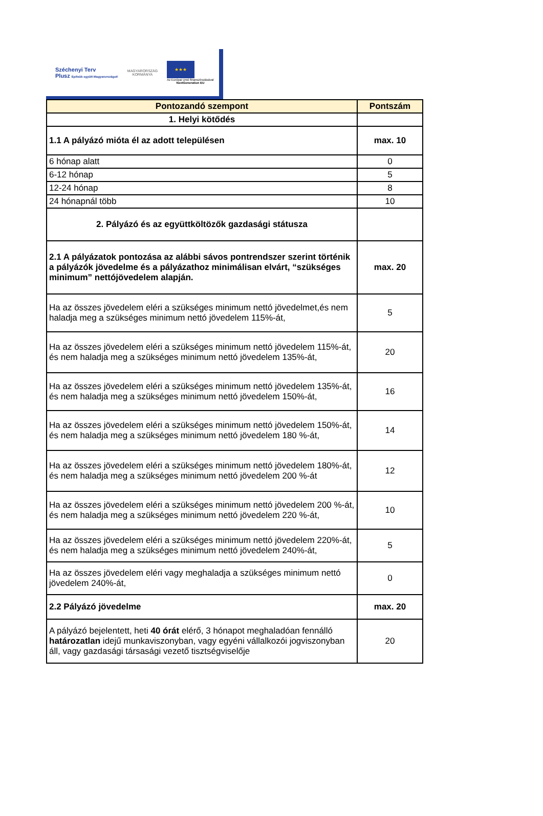Széchenyi Terv
Plusz Építsük együtt Magyarországot!
MAGYARORSZÁG
KORMÁNYA
★★★
Az Európai Unió finanszírozásával
NextGeneration EU
| Pontozandó szempont | Pontszám |
| --- | --- |
| 1. Helyi kötődés | |
| 1.1 A pályázó mióta él az adott településen | max. 10 |
| 6 hónap alatt | 0 |
| 6-12 hónap | 5 |
| 12-24 hónap | 8 |
| 24 hónapnál több | 10 |
| 2. Pályázó és az együttköltözők gazdasági státusza | |
| 2.1 A pályázatok pontozása az alábbi sávos pontrendszer szerint történik a pályázók jövedelme és a pályázathoz minimálisan elvárt, “szükséges minimum” nettójövedelem alapján. | max. 20 |
| Ha az összes jövedelem eléri a szükséges minimum nettó jövedelmet,és nem haladja meg a szükséges minimum nettó jövedelem 115%-át, | 5 |
| Ha az összes jövedelem eléri a szükséges minimum nettó jövedelem 115%-át, és nem haladja meg a szükséges minimum nettó jövedelem 135%-át, | 20 |
| Ha az összes jövedelem eléri a szükséges minimum nettó jövedelem 135%-át, és nem haladja meg a szükséges minimum nettó jövedelem 150%-át, | 16 |
| Ha az összes jövedelem eléri a szükséges minimum nettó jövedelem 150%-át, és nem haladja meg a szükséges minimum nettó jövedelem 180 %-át, | 14 |
| Ha az összes jövedelem eléri a szükséges minimum nettó jövedelem 180%-át, és nem haladja meg a szükséges minimum nettó jövedelem 200 %-át | 12 |
| Ha az összes jövedelem eléri a szükséges minimum nettó jövedelem 200 %-át, és nem haladja meg a szükséges minimum nettó jövedelem 220 %-át, | 10 |
| Ha az összes jövedelem eléri a szükséges minimum nettó jövedelem 220%-át, és nem haladja meg a szükséges minimum nettó jövedelem 240%-át, | 5 |
| Ha az összes jövedelem eléri vagy meghaladja a szükséges minimum nettó jövedelem 240%-át, | 0 |
| 2.2 Pályázó jövedelme | max. 20 |
| A pályázó bejelentett, heti 40 órát elérő, 3 hónapot meghaladóan fennálló határozatlan idejű munkaviszonyban, vagy egyéni vállalkozói jogviszonyban áll, vagy gazdasági társasági vezető tisztségviselője | 20 |